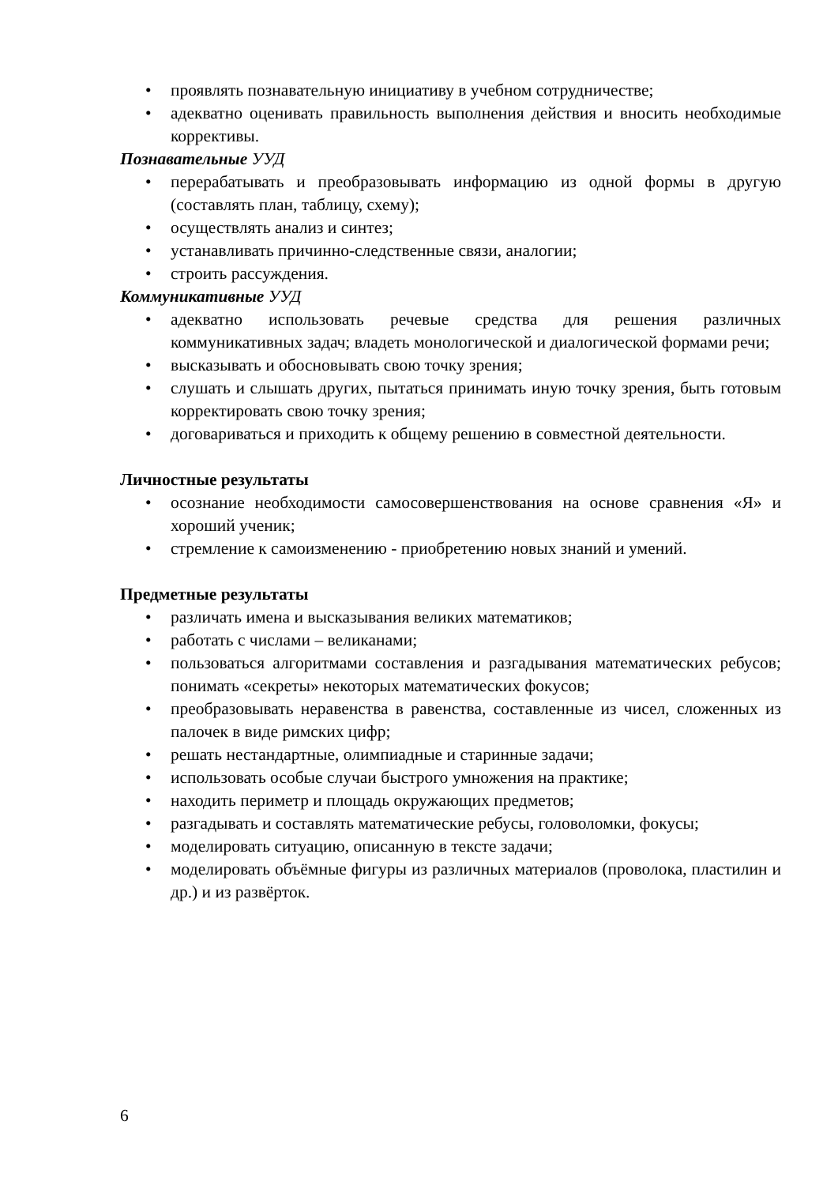• проявлять познавательную инициативу в учебном сотрудничестве;
• адекватно оценивать правильность выполнения действия и вносить необходимые коррективы.
Познавательные УУД
• перерабатывать и преобразовывать информацию из одной формы в другую (составлять план, таблицу, схему);
• осуществлять анализ и синтез;
• устанавливать причинно-следственные связи, аналогии;
• строить рассуждения.
Коммуникативные УУД
• адекватно использовать речевые средства для решения различных коммуникативных задач; владеть монологической и диалогической формами речи;
• высказывать и обосновывать свою точку зрения;
• слушать и слышать других, пытаться принимать иную точку зрения, быть готовым корректировать свою точку зрения;
• договариваться и приходить к общему решению в совместной деятельности.
Личностные результаты
• осознание необходимости самосовершенствования на основе сравнения «Я» и хороший ученик;
• стремление к самоизменению - приобретению новых знаний и умений.
Предметные результаты
• различать имена и высказывания великих математиков;
• работать с числами – великанами;
• пользоваться алгоритмами составления и разгадывания математических ребусов; понимать «секреты» некоторых математических фокусов;
• преобразовывать неравенства в равенства, составленные из чисел, сложенных из палочек в виде римских цифр;
• решать нестандартные, олимпиадные и старинные задачи;
• использовать особые случаи быстрого умножения на практике;
• находить периметр и площадь окружающих предметов;
• разгадывать и составлять математические ребусы, головоломки, фокусы;
• моделировать ситуацию, описанную в тексте задачи;
• моделировать объёмные фигуры из различных материалов (проволока, пластилин и др.) и из развёрток.
6